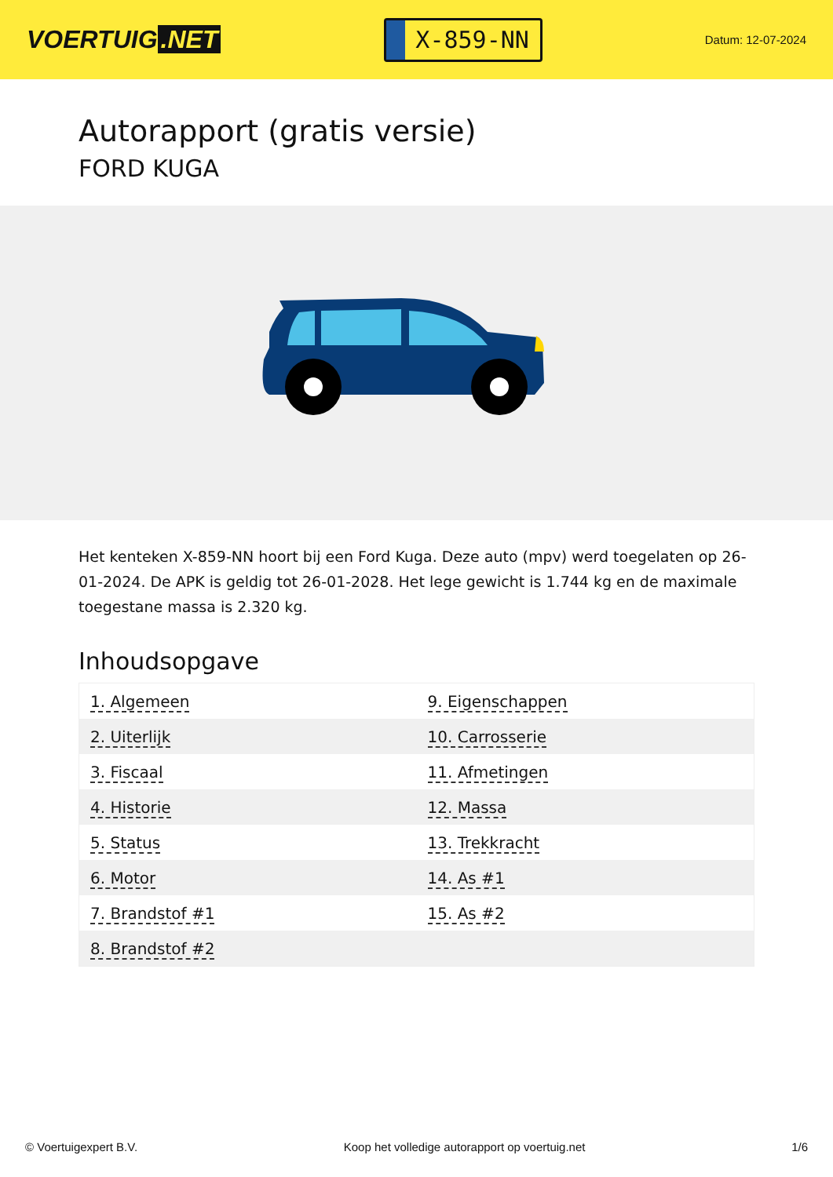VOERTUIG.NET
X-859-NN
Datum: 12-07-2024
Autorapport (gratis versie)
FORD KUGA
Het kenteken X-859-NN hoort bij een Ford Kuga. Deze auto (mpv) werd toegelaten op 26-01-2024. De APK is geldig tot 26-01-2028. Het lege gewicht is 1.744 kg en de maximale toegestane massa is 2.320 kg.
Inhoudsopgave
| 1. Algemeen | 9. Eigenschappen |
| 2. Uiterlijk | 10. Carrosserie |
| 3. Fiscaal | 11. Afmetingen |
| 4. Historie | 12. Massa |
| 5. Status | 13. Trekkracht |
| 6. Motor | 14. As #1 |
| 7. Brandstof #1 | 15. As #2 |
| 8. Brandstof #2 | |
© Voertuigexpert B.V. Koop het volledige autorapport op voertuig.net 1/6